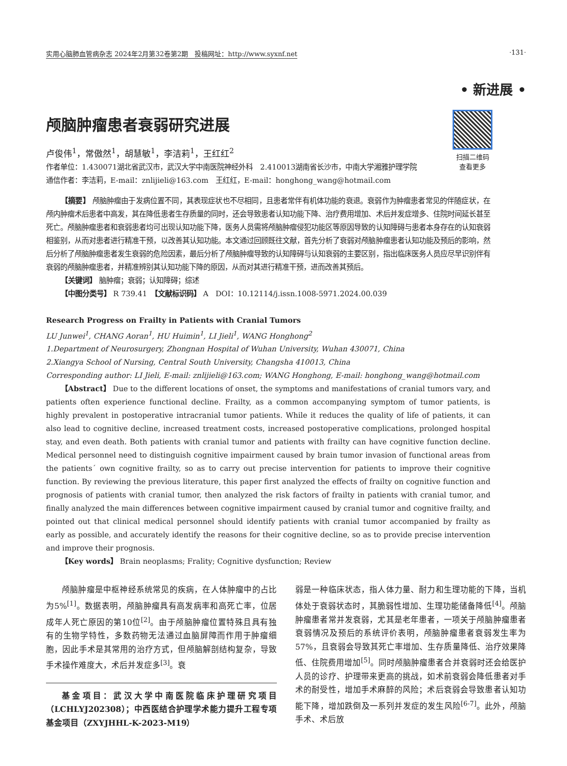实用心脑肺血管病杂志 2024年2月第32卷第2期　投稿网址：http://www.syxnf.net ·131·
• 新进展 •
扫描二维码
查看更多
颅脑肿瘤患者衰弱研究进展
卢俊伟<sup>1</sup>，常傲然<sup>1</sup>，胡慧敏<sup>1</sup>，李洁莉<sup>1</sup>，王红红<sup>2</sup>
作者单位：1.430071湖北省武汉市，武汉大学中南医院神经外科　2.410013湖南省长沙市，中南大学湘雅护理学院
通信作者：李洁莉，E-mail：znlijieli@163.com　王红红，E-mail：honghong_wang@hotmail.com
【摘要】 颅脑肿瘤由于发病位置不同，其表现症状也不尽相同，且患者常伴有机体功能的衰退。衰弱作为肿瘤患者常见的伴随症状，在颅内肿瘤术后患者中高发，其在降低患者生存质量的同时，还会导致患者认知功能下降、治疗费用增加、术后并发症增多、住院时间延长甚至死亡。颅脑肿瘤患者和衰弱患者均可出现认知功能下降，医务人员需将颅脑肿瘤侵犯功能区等原因导致的认知障碍与患者本身存在的认知衰弱相鉴别，从而对患者进行精准干预，以改善其认知功能。本文通过回顾既往文献，首先分析了衰弱对颅脑肿瘤患者认知功能及预后的影响，然后分析了颅脑肿瘤患者发生衰弱的危险因素，最后分析了颅脑肿瘤导致的认知障碍与认知衰弱的主要区别，指出临床医务人员应尽早识别伴有衰弱的颅脑肿瘤患者，并精准辨别其认知功能下降的原因，从而对其进行精准干预，进而改善其预后。
【关键词】 脑肿瘤；衰弱；认知障碍；综述
【中图分类号】 R 739.41　【文献标识码】 A　DOI：10.12114/j.issn.1008-5971.2024.00.039
Research Progress on Frailty in Patients with Cranial Tumors
LU Junwei<sup>1</sup>, CHANG Aoran<sup>1</sup>, HU Huimin<sup>1</sup>, LI Jieli<sup>1</sup>, WANG Honghong<sup>2</sup>
1.Department of Neurosurgery, Zhongnan Hospital of Wuhan University, Wuhan 430071, China
2.Xiangya School of Nursing, Central South University, Changsha 410013, China
Corresponding author: LI Jieli, E-mail: znlijieli@163.com; WANG Honghong, E-mail: honghong_wang@hotmail.com
【Abstract】 Due to the different locations of onset, the symptoms and manifestations of cranial tumors vary, and patients often experience functional decline. Frailty, as a common accompanying symptom of tumor patients, is highly prevalent in postoperative intracranial tumor patients. While it reduces the quality of life of patients, it can also lead to cognitive decline, increased treatment costs, increased postoperative complications, prolonged hospital stay, and even death. Both patients with cranial tumor and patients with frailty can have cognitive function decline. Medical personnel need to distinguish cognitive impairment caused by brain tumor invasion of functional areas from the patients´ own cognitive frailty, so as to carry out precise intervention for patients to improve their cognitive function. By reviewing the previous literature, this paper first analyzed the effects of frailty on cognitive function and prognosis of patients with cranial tumor, then analyzed the risk factors of frailty in patients with cranial tumor, and finally analyzed the main differences between cognitive impairment caused by cranial tumor and cognitive frailty, and pointed out that clinical medical personnel should identify patients with cranial tumor accompanied by frailty as early as possible, and accurately identify the reasons for their cognitive decline, so as to provide precise intervention and improve their prognosis.
【Key words】 Brain neoplasms; Frality; Cognitive dysfunction; Review
颅脑肿瘤是中枢神经系统常见的疾病，在人体肿瘤中的占比为5%<sup>[1]</sup>。数据表明，颅脑肿瘤具有高发病率和高死亡率，位居成年人死亡原因的第10位<sup>[2]</sup>。由于颅脑肿瘤位置特殊且具有独有的生物学特性，多数药物无法通过血脑屏障而作用于肿瘤细胞，因此手术是其常用的治疗方式，但颅脑解剖结构复杂，导致手术操作难度大，术后并发症多<sup>[3]</sup>。衰
基金项目：武汉大学中南医院临床护理研究项目（LCHLYJ202308）；中西医结合护理学术能力提升工程专项基金项目（ZXYJHHL-K-2023-M19）
弱是一种临床状态，指人体力量、耐力和生理功能的下降，当机体处于衰弱状态时，其脆弱性增加、生理功能储备降低<sup>[4]</sup>。颅脑肿瘤患者常并发衰弱，尤其是老年患者，一项关于颅脑肿瘤患者衰弱情况及预后的系统评价表明，颅脑肿瘤患者衰弱发生率为57%，且衰弱会导致其死亡率增加、生存质量降低、治疗效果降低、住院费用增加<sup>[5]</sup>。同时颅脑肿瘤患者合并衰弱时还会给医护人员的诊疗、护理带来更高的挑战，如术前衰弱会降低患者对手术的耐受性，增加手术麻醉的风险；术后衰弱会导致患者认知功能下降，增加跌倒及一系列并发症的发生风险<sup>[6-7]</sup>。此外，颅脑手术、术后放